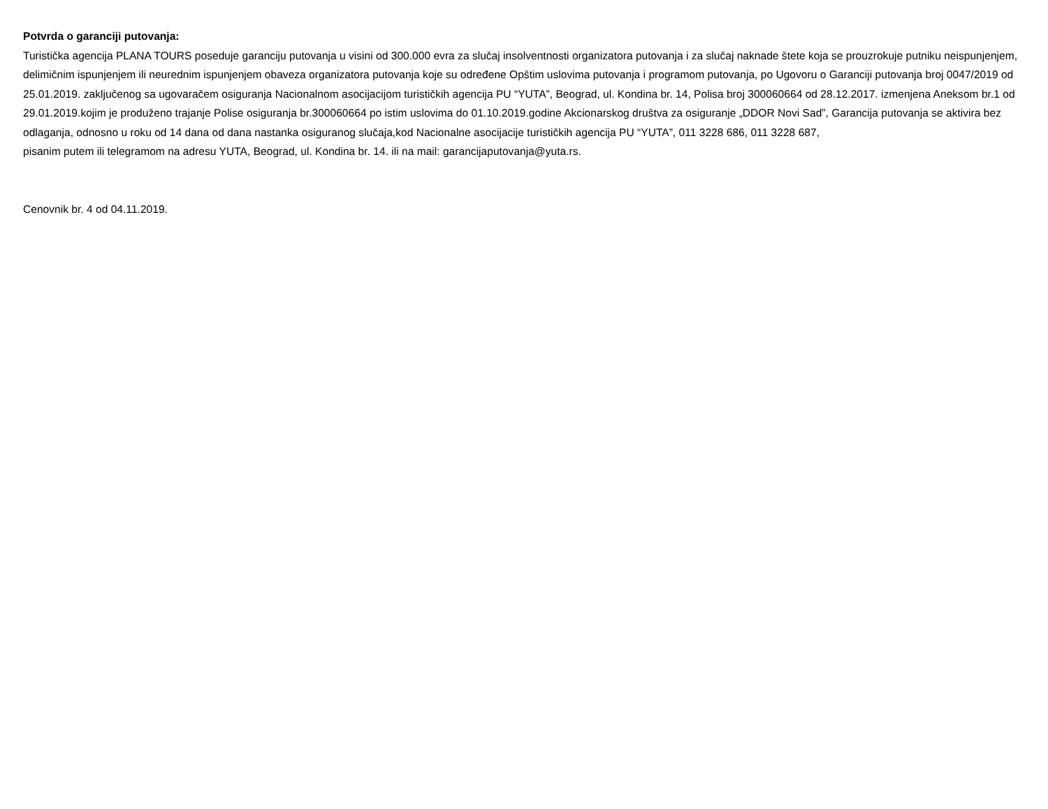Potvrda o garanciji putovanja:
Turistička agencija PLANA TOURS poseduje garanciju putovanja u visini od 300.000 evra za slučaj insolventnosti organizatora putovanja i za slučaj naknade štete koja se prouzrokuje putniku neispunjenjem, delimičnim ispunjenjem ili neurednim ispunjenjem obaveza organizatora putovanja koje su određene Opštim uslovima putovanja i programom putovanja, po Ugovoru o Garanciji putovanja broj 0047/2019 od 25.01.2019. zaključenog sa ugovaračem osiguranja Nacionalnom asocijacijom turističkih agencija PU “YUTA”, Beograd, ul. Kondina br. 14, Polisa broj 300060664 od 28.12.2017. izmenjena Aneksom br.1 od 29.01.2019.kojim je produženo trajanje Polise osiguranja br.300060664 po istim uslovima do 01.10.2019.godine Akcionarskog društva za osiguranje „DDOR Novi Sad”, Garancija putovanja se aktivira bez odlaganja, odnosno u roku od 14 dana od dana nastanka osiguranog slučaja,kod Nacionalne asocijacije turističkih agencija PU “YUTA”, 011 3228 686, 011 3228 687,
pisanim putem ili telegramom na adresu YUTA, Beograd, ul. Kondina br. 14. ili na mail: garancijaputovanja@yuta.rs.
Cenovnik br. 4 od 04.11.2019.